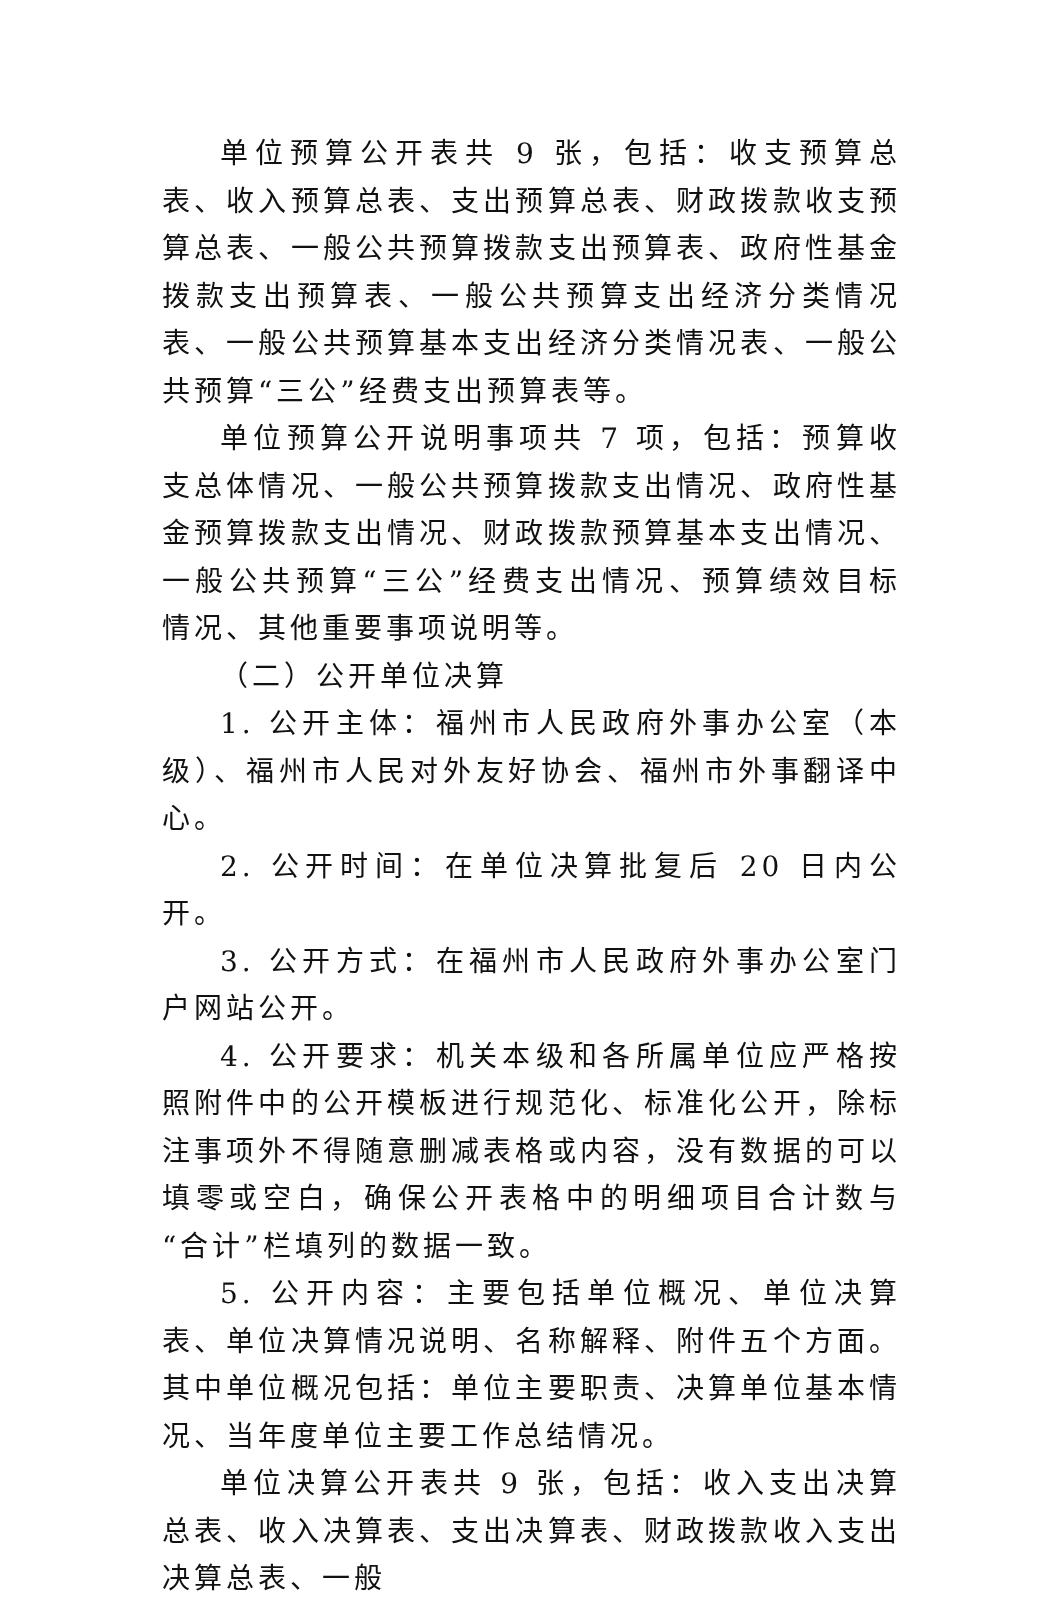单位预算公开表共 9 张，包括：收支预算总表、收入预算总表、支出预算总表、财政拨款收支预算总表、一般公共预算拨款支出预算表、政府性基金拨款支出预算表、一般公共预算支出经济分类情况表、一般公共预算基本支出经济分类情况表、一般公共预算“三公”经费支出预算表等。
单位预算公开说明事项共 7 项，包括：预算收支总体情况、一般公共预算拨款支出情况、政府性基金预算拨款支出情况、财政拨款预算基本支出情况、一般公共预算“三公”经费支出情况、预算绩效目标情况、其他重要事项说明等。
（二）公开单位决算
1. 公开主体：福州市人民政府外事办公室（本级）、福州市人民对外友好协会、福州市外事翻译中心。
2. 公开时间：在单位决算批复后 20 日内公开。
3. 公开方式：在福州市人民政府外事办公室门户网站公开。
4. 公开要求：机关本级和各所属单位应严格按照附件中的公开模板进行规范化、标准化公开，除标注事项外不得随意删减表格或内容，没有数据的可以填零或空白，确保公开表格中的明细项目合计数与“合计”栏填列的数据一致。
5. 公开内容：主要包括单位概况、单位决算表、单位决算情况说明、名称解释、附件五个方面。其中单位概况包括：单位主要职责、决算单位基本情况、当年度单位主要工作总结情况。
单位决算公开表共 9 张，包括：收入支出决算总表、收入决算表、支出决算表、财政拨款收入支出决算总表、一般